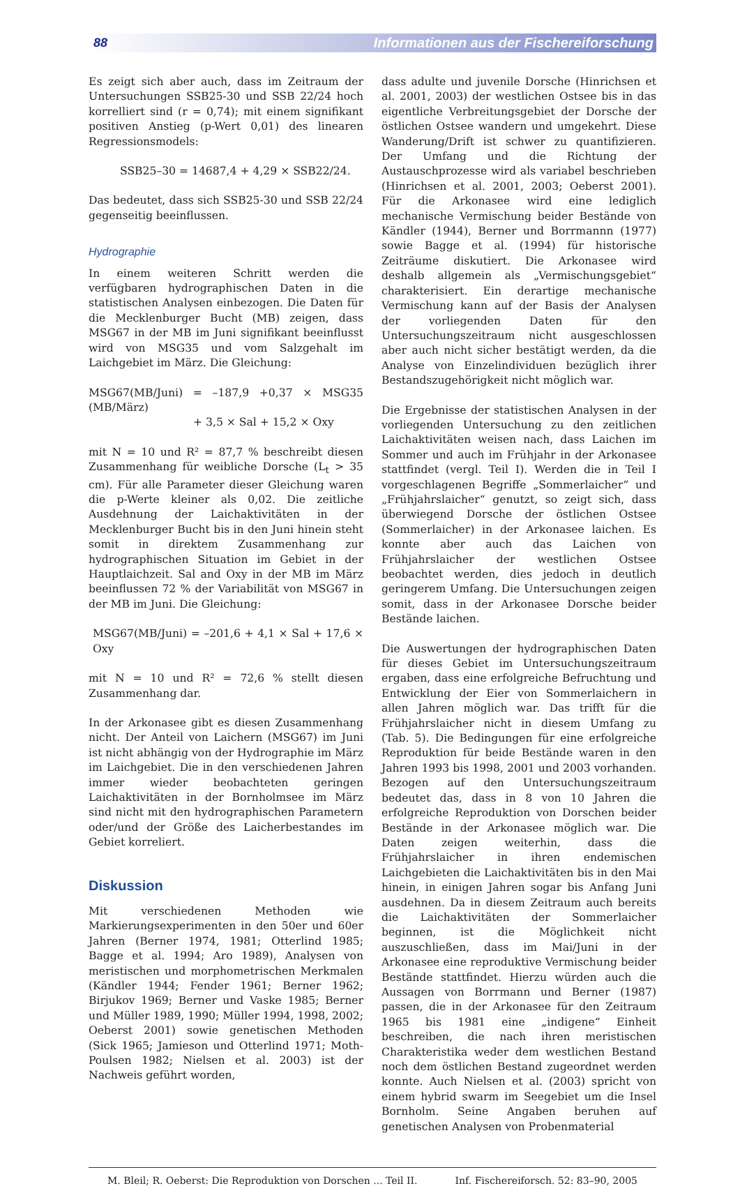88 Informationen aus der Fischereiforschung
Es zeigt sich aber auch, dass im Zeitraum der Untersuchungen SSB25-30 und SSB 22/24 hoch korrelliert sind (r = 0,74); mit einem signifikant positiven Anstieg (p-Wert 0,01) des linearen Regressionsmodels:
SSB25–30 = 14687,4 + 4,29 × SSB22/24.
Das bedeutet, dass sich SSB25-30 und SSB 22/24 gegenseitig beeinflussen.
Hydrographie
In einem weiteren Schritt werden die verfügbaren hydrographischen Daten in die statistischen Analysen einbezogen. Die Daten für die Mecklenburger Bucht (MB) zeigen, dass MSG67 in der MB im Juni signifikant beeinflusst wird von MSG35 und vom Salzgehalt im Laichgebiet im März. Die Gleichung:
MSG67(MB/Juni) = –187,9 +0,37 × MSG35 (MB/März)
+ 3,5 × Sal + 15,2 × Oxy
mit N = 10 und R² = 87,7 % beschreibt diesen Zusammenhang für weibliche Dorsche (L<sub>t</sub> > 35 cm). Für alle Parameter dieser Gleichung waren die p-Werte kleiner als 0,02. Die zeitliche Ausdehnung der Laichaktivitäten in der Mecklenburger Bucht bis in den Juni hinein steht somit in direktem Zusammenhang zur hydrographischen Situation im Gebiet in der Hauptlaichzeit. Sal and Oxy in der MB im März beeinflussen 72 % der Variabilität von MSG67 in der MB im Juni. Die Gleichung:
MSG67(MB/Juni) = –201,6 + 4,1 × Sal + 17,6 × Oxy
mit N = 10 und R² = 72,6 % stellt diesen Zusammenhang dar.
In der Arkonasee gibt es diesen Zusammenhang nicht. Der Anteil von Laichern (MSG67) im Juni ist nicht abhängig von der Hydrographie im März im Laichgebiet. Die in den verschiedenen Jahren immer wieder beobachteten geringen Laichaktivitäten in der Bornholmsee im März sind nicht mit den hydrographischen Parametern oder/und der Größe des Laicherbestandes im Gebiet korreliert.
Diskussion
Mit verschiedenen Methoden wie Markierungsexperimenten in den 50er und 60er Jahren (Berner 1974, 1981; Otterlind 1985; Bagge et al. 1994; Aro 1989), Analysen von meristischen und morphometrischen Merkmalen (Kändler 1944; Fender 1961; Berner 1962; Birjukov 1969; Berner und Vaske 1985; Berner und Müller 1989, 1990; Müller 1994, 1998, 2002; Oeberst 2001) sowie genetischen Methoden (Sick 1965; Jamieson und Otterlind 1971; Moth-Poulsen 1982; Nielsen et al. 2003) ist der Nachweis geführt worden,
dass adulte und juvenile Dorsche (Hinrichsen et al. 2001, 2003) der westlichen Ostsee bis in das eigentliche Verbreitungsgebiet der Dorsche der östlichen Ostsee wandern und umgekehrt. Diese Wanderung/Drift ist schwer zu quantifizieren. Der Umfang und die Richtung der Austauschprozesse wird als variabel beschrieben (Hinrichsen et al. 2001, 2003; Oeberst 2001). Für die Arkonasee wird eine lediglich mechanische Vermischung beider Bestände von Kändler (1944), Berner und Borrmannn (1977) sowie Bagge et al. (1994) für historische Zeiträume diskutiert. Die Arkonasee wird deshalb allgemein als „Vermischungsgebiet“ charakterisiert. Ein derartige mechanische Vermischung kann auf der Basis der Analysen der vorliegenden Daten für den Untersuchungszeitraum nicht ausgeschlossen aber auch nicht sicher bestätigt werden, da die Analyse von Einzelindividuen bezüglich ihrer Bestandszugehörigkeit nicht möglich war.
Die Ergebnisse der statistischen Analysen in der vorliegenden Untersuchung zu den zeitlichen Laichaktivitäten weisen nach, dass Laichen im Sommer und auch im Frühjahr in der Arkonasee stattfindet (vergl. Teil I). Werden die in Teil I vorgeschlagenen Begriffe „Sommerlaicher“ und „Frühjahrslaicher“ genutzt, so zeigt sich, dass überwiegend Dorsche der östlichen Ostsee (Sommerlaicher) in der Arkonasee laichen. Es konnte aber auch das Laichen von Frühjahrslaicher der westlichen Ostsee beobachtet werden, dies jedoch in deutlich geringerem Umfang. Die Untersuchungen zeigen somit, dass in der Arkonasee Dorsche beider Bestände laichen.
Die Auswertungen der hydrographischen Daten für dieses Gebiet im Untersuchungszeitraum ergaben, dass eine erfolgreiche Befruchtung und Entwicklung der Eier von Sommerlaichern in allen Jahren möglich war. Das trifft für die Frühjahrslaicher nicht in diesem Umfang zu (Tab. 5). Die Bedingungen für eine erfolgreiche Reproduktion für beide Bestände waren in den Jahren 1993 bis 1998, 2001 und 2003 vorhanden. Bezogen auf den Untersuchungszeitraum bedeutet das, dass in 8 von 10 Jahren die erfolgreiche Reproduktion von Dorschen beider Bestände in der Arkonasee möglich war. Die Daten zeigen weiterhin, dass die Frühjahrslaicher in ihren endemischen Laichgebieten die Laichaktivitäten bis in den Mai hinein, in einigen Jahren sogar bis Anfang Juni ausdehnen. Da in diesem Zeitraum auch bereits die Laichaktivitäten der Sommerlaicher beginnen, ist die Möglichkeit nicht auszuschließen, dass im Mai/Juni in der Arkonasee eine reproduktive Vermischung beider Bestände stattfindet. Hierzu würden auch die Aussagen von Borrmann und Berner (1987) passen, die in der Arkonasee für den Zeitraum 1965 bis 1981 eine „indigene“ Einheit beschreiben, die nach ihren meristischen Charakteristika weder dem westlichen Bestand noch dem östlichen Bestand zugeordnet werden konnte. Auch Nielsen et al. (2003) spricht von einem hybrid swarm im Seegebiet um die Insel Bornholm. Seine Angaben beruhen auf genetischen Analysen von Probenmaterial
M. Bleil; R. Oeberst: Die Reproduktion von Dorschen ... Teil II. Inf. Fischereiforsch. 52: 83–90, 2005